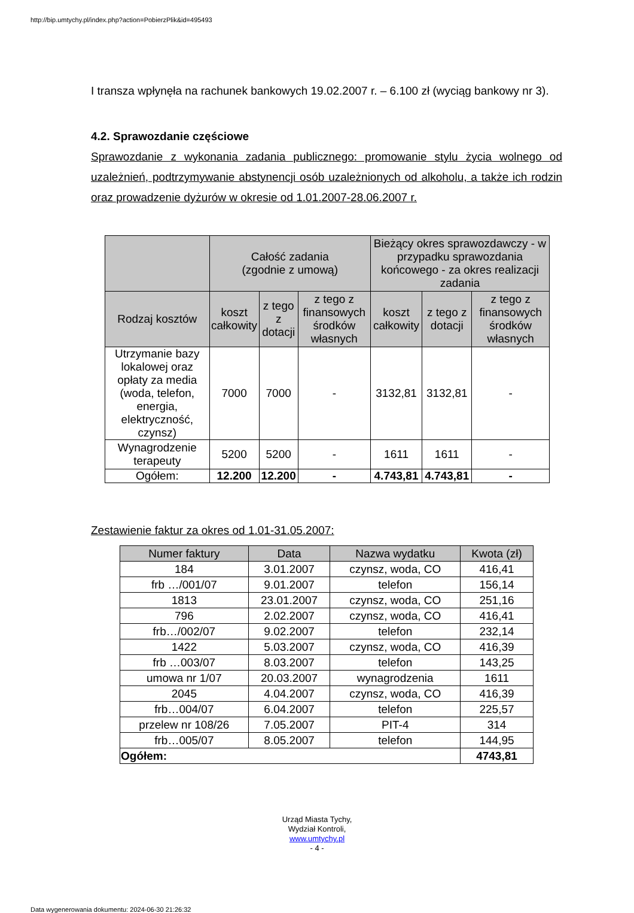http://bip.umtychy.pl/index.php?action=PobierzPlik&id=495493
I transza wpłynęła na rachunek bankowych 19.02.2007 r. – 6.100 zł (wyciąg bankowy nr 3).
4.2. Sprawozdanie częściowe
Sprawozdanie z wykonania zadania publicznego: promowanie stylu życia wolnego od uzależnień, podtrzymywanie abstynencji osób uzależnionych od alkoholu, a także ich rodzin oraz prowadzenie dyżurów w okresie od 1.01.2007-28.06.2007 r.
| | Całość zadania (zgodnie z umową) | | | Bieżący okres sprawozdawczy - w przypadku sprawozdania końcowego - za okres realizacji zadania | | |
| --- | --- | --- | --- | --- | --- | --- |
| Rodzaj kosztów | koszt całkowity | z tego z dotacji | z tego z finansowych środków własnych | koszt całkowity | z tego z dotacji | z tego z finansowych środków własnych |
| Utrzymanie bazy lokalowej oraz opłaty za media (woda, telefon, energia, elektryczność, czynsz) | 7000 | 7000 | - | 3132,81 | 3132,81 | - |
| Wynagrodzenie terapeuty | 5200 | 5200 | - | 1611 | 1611 | - |
| Ogółem: | 12.200 | 12.200 | - | 4.743,81 | 4.743,81 | - |
Zestawienie faktur za okres od 1.01-31.05.2007:
| Numer faktury | Data | Nazwa wydatku | Kwota (zł) |
| --- | --- | --- | --- |
| 184 | 3.01.2007 | czynsz, woda, CO | 416,41 |
| frb …/001/07 | 9.01.2007 | telefon | 156,14 |
| 1813 | 23.01.2007 | czynsz, woda, CO | 251,16 |
| 796 | 2.02.2007 | czynsz, woda, CO | 416,41 |
| frb…/002/07 | 9.02.2007 | telefon | 232,14 |
| 1422 | 5.03.2007 | czynsz, woda, CO | 416,39 |
| frb …003/07 | 8.03.2007 | telefon | 143,25 |
| umowa nr 1/07 | 20.03.2007 | wynagrodzenia | 1611 |
| 2045 | 4.04.2007 | czynsz, woda, CO | 416,39 |
| frb…004/07 | 6.04.2007 | telefon | 225,57 |
| przelew nr 108/26 | 7.05.2007 | PIT-4 | 314 |
| frb…005/07 | 8.05.2007 | telefon | 144,95 |
| Ogółem: | | | 4743,81 |
Urząd Miasta Tychy,
Wydział Kontroli,
www.umtychy.pl
- 4 -
Data wygenerowania dokumentu: 2024-06-30 21:26:32